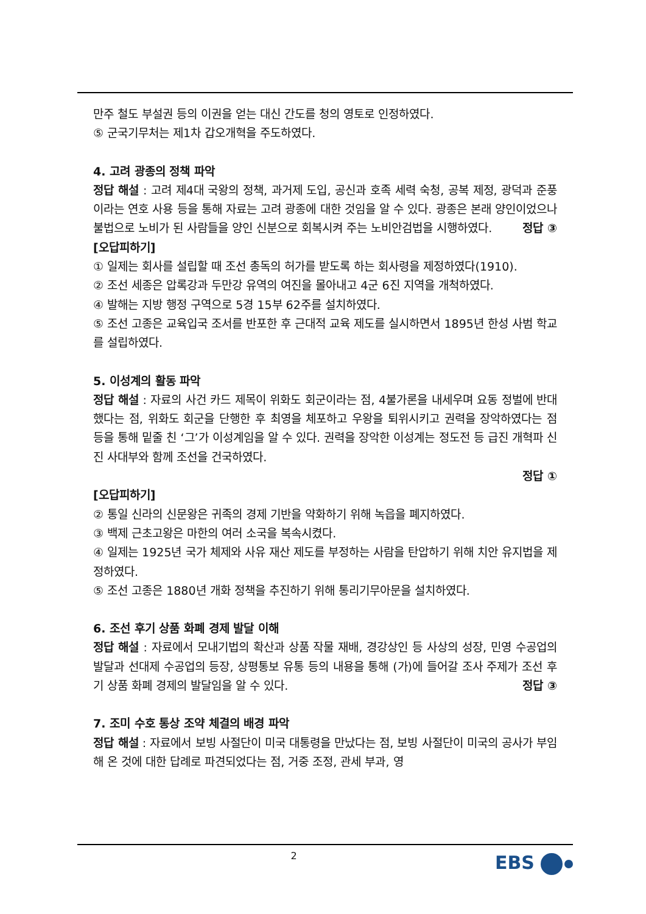만주 철도 부설권 등의 이권을 얻는 대신 간도를 청의 영토로 인정하였다.
⑤ 군국기무처는 제1차 갑오개혁을 주도하였다.
4. 고려 광종의 정책 파악
정답 해설 : 고려 제4대 국왕의 정책, 과거제 도입, 공신과 호족 세력 숙청, 공복 제정, 광덕과 준풍이라는 연호 사용 등을 통해 자료는 고려 광종에 대한 것임을 알 수 있다. 광종은 본래 양인이었으나 불법으로 노비가 된 사람들을 양인 신분으로 회복시켜 주는 노비안검법을 시행하였다. 정답 ③
[오답피하기]
① 일제는 회사를 설립할 때 조선 총독의 허가를 받도록 하는 회사령을 제정하였다(1910).
② 조선 세종은 압록강과 두만강 유역의 여진을 몰아내고 4군 6진 지역을 개척하였다.
④ 발해는 지방 행정 구역으로 5경 15부 62주를 설치하였다.
⑤ 조선 고종은 교육입국 조서를 반포한 후 근대적 교육 제도를 실시하면서 1895년 한성 사범 학교를 설립하였다.
5. 이성계의 활동 파악
정답 해설 : 자료의 사건 카드 제목이 위화도 회군이라는 점, 4불가론을 내세우며 요동 정벌에 반대했다는 점, 위화도 회군을 단행한 후 최영을 체포하고 우왕을 퇴위시키고 권력을 장악하였다는 점 등을 통해 밑줄 친 ‘그’가 이성계임을 알 수 있다. 권력을 장악한 이성계는 정도전 등 급진 개혁파 신진 사대부와 함께 조선을 건국하였다.
정답 ①
[오답피하기]
② 통일 신라의 신문왕은 귀족의 경제 기반을 약화하기 위해 녹읍을 폐지하였다.
③ 백제 근초고왕은 마한의 여러 소국을 복속시켰다.
④ 일제는 1925년 국가 체제와 사유 재산 제도를 부정하는 사람을 탄압하기 위해 치안 유지법을 제정하였다.
⑤ 조선 고종은 1880년 개화 정책을 추진하기 위해 통리기무아문을 설치하였다.
6. 조선 후기 상품 화폐 경제 발달 이해
정답 해설 : 자료에서 모내기법의 확산과 상품 작물 재배, 경강상인 등 사상의 성장, 민영 수공업의 발달과 선대제 수공업의 등장, 상평통보 유통 등의 내용을 통해 (가)에 들어갈 조사 주제가 조선 후기 상품 화폐 경제의 발달임을 알 수 있다. 정답 ③
7. 조미 수호 통상 조약 체결의 배경 파악
정답 해설 : 자료에서 보빙 사절단이 미국 대통령을 만났다는 점, 보빙 사절단이 미국의 공사가 부임해 온 것에 대한 답례로 파견되었다는 점, 거중 조정, 관세 부과, 영
2 EBS